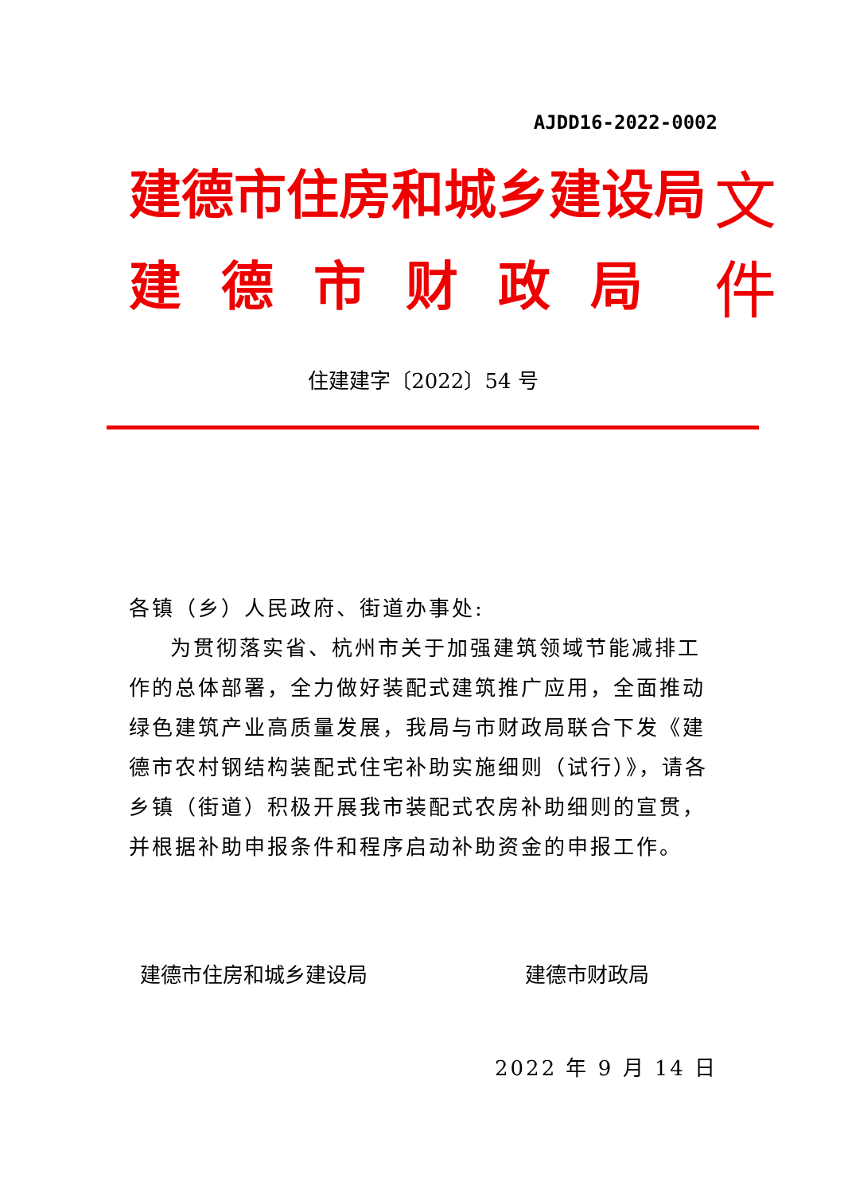AJDD16-2022-0002
建德市住房和城乡建设局
建德市财政局
文件
住建建字〔2022〕54 号
各镇（乡）人民政府、街道办事处:
为贯彻落实省、杭州市关于加强建筑领域节能减排工作的总体部署，全力做好装配式建筑推广应用，全面推动绿色建筑产业高质量发展，我局与市财政局联合下发《建德市农村钢结构装配式住宅补助实施细则（试行）》，请各乡镇（街道）积极开展我市装配式农房补助细则的宣贯，并根据补助申报条件和程序启动补助资金的申报工作。
建德市住房和城乡建设局 建德市财政局
2022 年 9 月 14 日